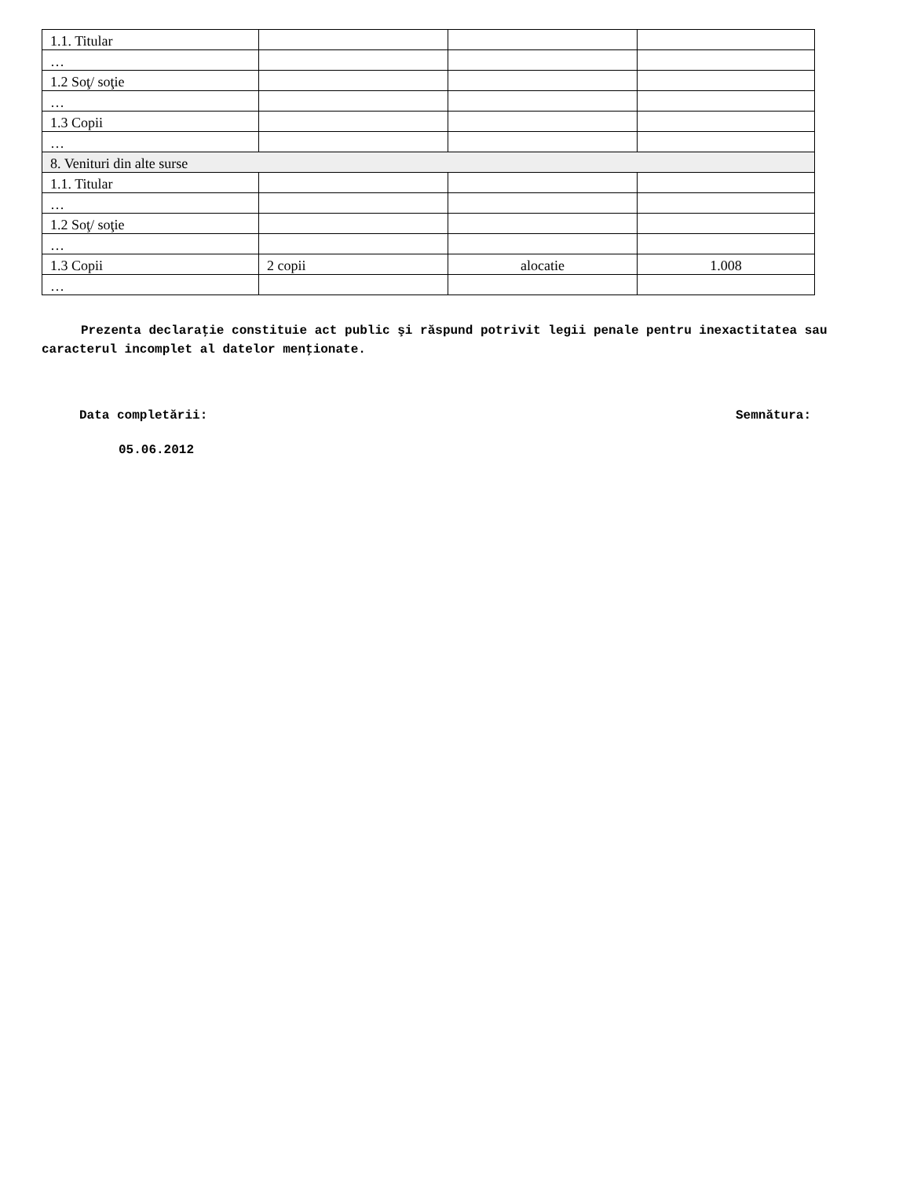| 1.1. Titular | | | |
| … | | | |
| 1.2 Soţ/ soţie | | | |
| … | | | |
| 1.3 Copii | | | |
| … | | | |
| 8. Venituri din alte surse | | | |
| 1.1. Titular | | | |
| … | | | |
| 1.2 Soţ/ soţie | | | |
| … | | | |
| 1.3 Copii | 2 copii | alocatie | 1.008 |
| … | | | |
Prezenta declaraţie constituie act public şi răspund potrivit legii penale pentru inexactitatea sau caracterul incomplet al datelor menţionate.
Data completării: Semnătura:
05.06.2012